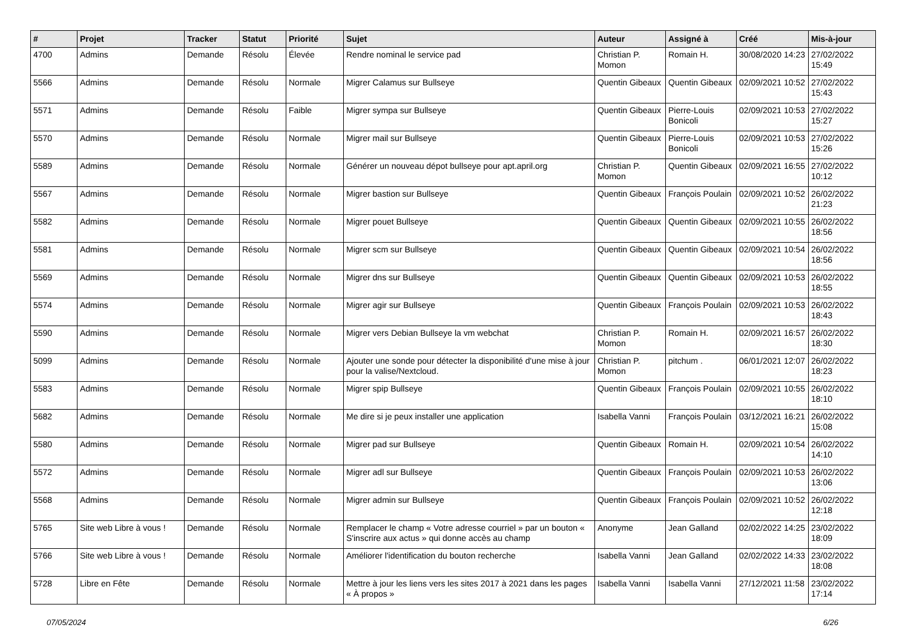| # | Projet | Tracker | Statut | Priorité | Sujet | Auteur | Assigné à | Créé | Mis-à-jour |
| --- | --- | --- | --- | --- | --- | --- | --- | --- | --- |
| 4700 | Admins | Demande | Résolu | Élevée | Rendre nominal le service pad | Christian P. Momon | Romain H. | 30/08/2020 14:23 | 27/02/2022 15:49 |
| 5566 | Admins | Demande | Résolu | Normale | Migrer Calamus sur Bullseye | Quentin Gibeaux | Quentin Gibeaux | 02/09/2021 10:52 | 27/02/2022 15:43 |
| 5571 | Admins | Demande | Résolu | Faible | Migrer sympa sur Bullseye | Quentin Gibeaux | Pierre-Louis Bonicoli | 02/09/2021 10:53 | 27/02/2022 15:27 |
| 5570 | Admins | Demande | Résolu | Normale | Migrer mail sur Bullseye | Quentin Gibeaux | Pierre-Louis Bonicoli | 02/09/2021 10:53 | 27/02/2022 15:26 |
| 5589 | Admins | Demande | Résolu | Normale | Générer un nouveau dépot bullseye pour apt.april.org | Christian P. Momon | Quentin Gibeaux | 02/09/2021 16:55 | 27/02/2022 10:12 |
| 5567 | Admins | Demande | Résolu | Normale | Migrer bastion sur Bullseye | Quentin Gibeaux | François Poulain | 02/09/2021 10:52 | 26/02/2022 21:23 |
| 5582 | Admins | Demande | Résolu | Normale | Migrer pouet Bullseye | Quentin Gibeaux | Quentin Gibeaux | 02/09/2021 10:55 | 26/02/2022 18:56 |
| 5581 | Admins | Demande | Résolu | Normale | Migrer scm sur Bullseye | Quentin Gibeaux | Quentin Gibeaux | 02/09/2021 10:54 | 26/02/2022 18:56 |
| 5569 | Admins | Demande | Résolu | Normale | Migrer dns sur Bullseye | Quentin Gibeaux | Quentin Gibeaux | 02/09/2021 10:53 | 26/02/2022 18:55 |
| 5574 | Admins | Demande | Résolu | Normale | Migrer agir sur Bullseye | Quentin Gibeaux | François Poulain | 02/09/2021 10:53 | 26/02/2022 18:43 |
| 5590 | Admins | Demande | Résolu | Normale | Migrer vers Debian Bullseye la vm webchat | Christian P. Momon | Romain H. | 02/09/2021 16:57 | 26/02/2022 18:30 |
| 5099 | Admins | Demande | Résolu | Normale | Ajouter une sonde pour détecter la disponibilité d'une mise à jour pour la valise/Nextcloud. | Christian P. Momon | pitchum . | 06/01/2021 12:07 | 26/02/2022 18:23 |
| 5583 | Admins | Demande | Résolu | Normale | Migrer spip Bullseye | Quentin Gibeaux | François Poulain | 02/09/2021 10:55 | 26/02/2022 18:10 |
| 5682 | Admins | Demande | Résolu | Normale | Me dire si je peux installer une application | Isabella Vanni | François Poulain | 03/12/2021 16:21 | 26/02/2022 15:08 |
| 5580 | Admins | Demande | Résolu | Normale | Migrer pad sur Bullseye | Quentin Gibeaux | Romain H. | 02/09/2021 10:54 | 26/02/2022 14:10 |
| 5572 | Admins | Demande | Résolu | Normale | Migrer adl sur Bullseye | Quentin Gibeaux | François Poulain | 02/09/2021 10:53 | 26/02/2022 13:06 |
| 5568 | Admins | Demande | Résolu | Normale | Migrer admin sur Bullseye | Quentin Gibeaux | François Poulain | 02/09/2021 10:52 | 26/02/2022 12:18 |
| 5765 | Site web Libre à vous ! | Demande | Résolu | Normale | Remplacer le champ « Votre adresse courriel » par un bouton « S'inscrire aux actus » qui donne accès au champ | Anonyme | Jean Galland | 02/02/2022 14:25 | 23/02/2022 18:09 |
| 5766 | Site web Libre à vous ! | Demande | Résolu | Normale | Améliorer l'identification du bouton recherche | Isabella Vanni | Jean Galland | 02/02/2022 14:33 | 23/02/2022 18:08 |
| 5728 | Libre en Fête | Demande | Résolu | Normale | Mettre à jour les liens vers les sites 2017 à 2021 dans les pages « À propos » | Isabella Vanni | Isabella Vanni | 27/12/2021 11:58 | 23/02/2022 17:14 |
07/05/2024 6/26